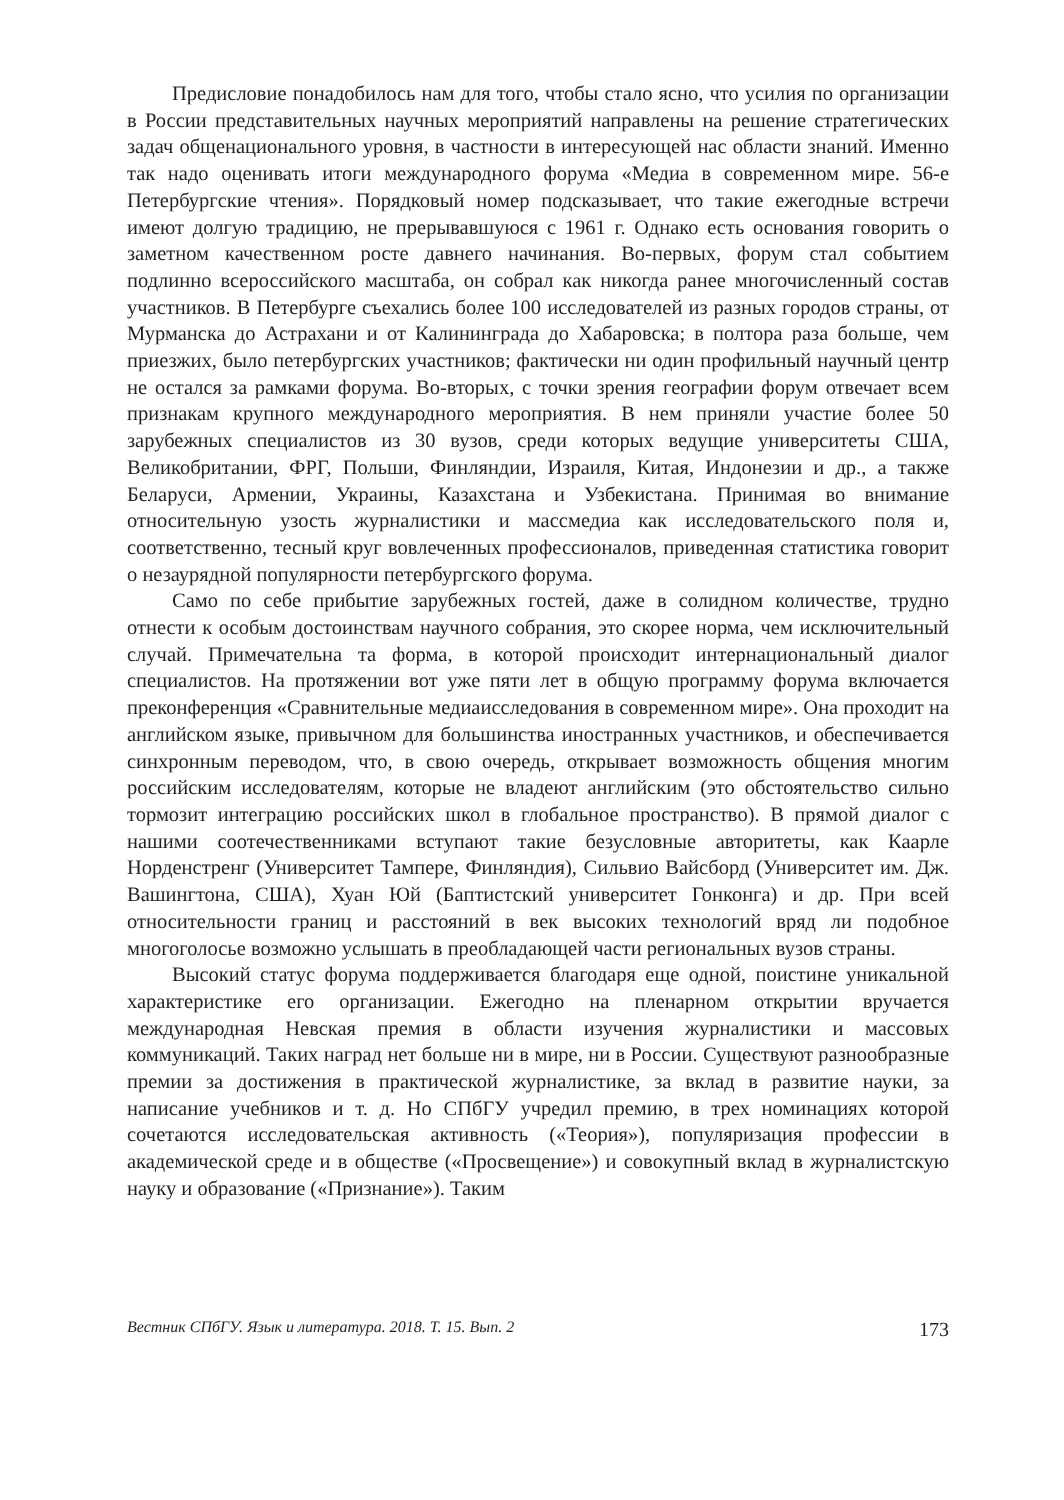Предисловие понадобилось нам для того, чтобы стало ясно, что усилия по организации в России представительных научных мероприятий направлены на решение стратегических задач общенационального уровня, в частности в интересующей нас области знаний. Именно так надо оценивать итоги международного форума «Медиа в современном мире. 56-е Петербургские чтения». Порядковый номер подсказывает, что такие ежегодные встречи имеют долгую традицию, не прерывавшуюся с 1961 г. Однако есть основания говорить о заметном качественном росте давнего начинания. Во-первых, форум стал событием подлинно всероссийского масштаба, он собрал как никогда ранее многочисленный состав участников. В Петербурге съехались более 100 исследователей из разных городов страны, от Мурманска до Астрахани и от Калининграда до Хабаровска; в полтора раза больше, чем приезжих, было петербургских участников; фактически ни один профильный научный центр не остался за рамками форума. Во-вторых, с точки зрения географии форум отвечает всем признакам крупного международного мероприятия. В нем приняли участие более 50 зарубежных специалистов из 30 вузов, среди которых ведущие университеты США, Великобритании, ФРГ, Польши, Финляндии, Израиля, Китая, Индонезии и др., а также Беларуси, Армении, Украины, Казахстана и Узбекистана. Принимая во внимание относительную узость журналистики и массмедиа как исследовательского поля и, соответственно, тесный круг вовлеченных профессионалов, приведенная статистика говорит о незаурядной популярности петербургского форума.
Само по себе прибытие зарубежных гостей, даже в солидном количестве, трудно отнести к особым достоинствам научного собрания, это скорее норма, чем исключительный случай. Примечательна та форма, в которой происходит интернациональный диалог специалистов. На протяжении вот уже пяти лет в общую программу форума включается преконференция «Сравнительные медиаисследования в современном мире». Она проходит на английском языке, привычном для большинства иностранных участников, и обеспечивается синхронным переводом, что, в свою очередь, открывает возможность общения многим российским исследователям, которые не владеют английским (это обстоятельство сильно тормозит интеграцию российских школ в глобальное пространство). В прямой диалог с нашими соотечественниками вступают такие безусловные авторитеты, как Каарле Норденстренг (Университет Тампере, Финляндия), Сильвио Вайсборд (Университет им. Дж. Вашингтона, США), Хуан Юй (Баптистский университет Гонконга) и др. При всей относительности границ и расстояний в век высоких технологий вряд ли подобное многоголосье возможно услышать в преобладающей части региональных вузов страны.
Высокий статус форума поддерживается благодаря еще одной, поистине уникальной характеристике его организации. Ежегодно на пленарном открытии вручается международная Невская премия в области изучения журналистики и массовых коммуникаций. Таких наград нет больше ни в мире, ни в России. Существуют разнообразные премии за достижения в практической журналистике, за вклад в развитие науки, за написание учебников и т. д. Но СПбГУ учредил премию, в трех номинациях которой сочетаются исследовательская активность («Теория»), популяризация профессии в академической среде и в обществе («Просвещение») и совокупный вклад в журналистскую науку и образование («Признание»). Таким
Вестник СПбГУ. Язык и литература. 2018. Т. 15. Вып. 2 173